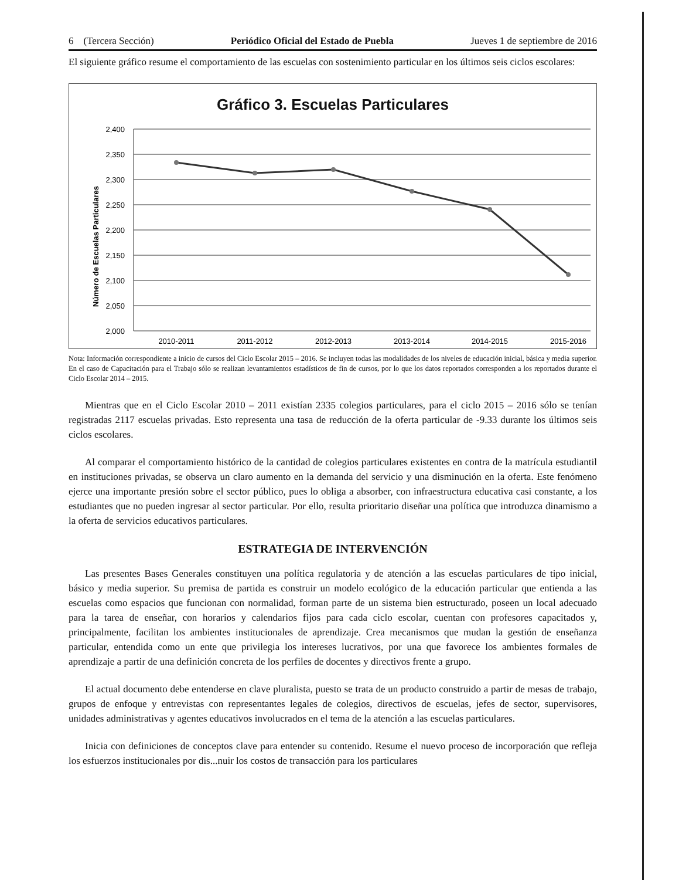6 (Tercera Sección) Periódico Oficial del Estado de Puebla Jueves 1 de septiembre de 2016
El siguiente gráfico resume el comportamiento de las escuelas con sostenimiento particular en los últimos seis ciclos escolares:
Gráfico 3. Escuelas Particulares
Número de Escuelas Particulares
2,400
2,350
2,300
2,250
2,200
2,150
2,100
2,050
2,000
2010-2011
2011-2012
2012-2013
2013-2014
2014-2015
2015-2016
Nota: Información correspondiente a inicio de cursos del Ciclo Escolar 2015 – 2016. Se incluyen todas las modalidades de los niveles de educación inicial, básica y media superior. En el caso de Capacitación para el Trabajo sólo se realizan levantamientos estadísticos de fin de cursos, por lo que los datos reportados corresponden a los reportados durante el Ciclo Escolar 2014 – 2015.
Mientras que en el Ciclo Escolar 2010 – 2011 existían 2335 colegios particulares, para el ciclo 2015 – 2016 sólo se tenían registradas 2117 escuelas privadas. Esto representa una tasa de reducción de la oferta particular de -9.33 durante los últimos seis ciclos escolares.
Al comparar el comportamiento histórico de la cantidad de colegios particulares existentes en contra de la matrícula estudiantil en instituciones privadas, se observa un claro aumento en la demanda del servicio y una disminución en la oferta. Este fenómeno ejerce una importante presión sobre el sector público, pues lo obliga a absorber, con infraestructura educativa casi constante, a los estudiantes que no pueden ingresar al sector particular. Por ello, resulta prioritario diseñar una política que introduzca dinamismo a la oferta de servicios educativos particulares.
ESTRATEGIA DE INTERVENCIÓN
Las presentes Bases Generales constituyen una política regulatoria y de atención a las escuelas particulares de tipo inicial, básico y media superior. Su premisa de partida es construir un modelo ecológico de la educación particular que entienda a las escuelas como espacios que funcionan con normalidad, forman parte de un sistema bien estructurado, poseen un local adecuado para la tarea de enseñar, con horarios y calendarios fijos para cada ciclo escolar, cuentan con profesores capacitados y, principalmente, facilitan los ambientes institucionales de aprendizaje. Crea mecanismos que mudan la gestión de enseñanza particular, entendida como un ente que privilegia los intereses lucrativos, por una que favorece los ambientes formales de aprendizaje a partir de una definición concreta de los perfiles de docentes y directivos frente a grupo.
El actual documento debe entenderse en clave pluralista, puesto se trata de un producto construido a partir de mesas de trabajo, grupos de enfoque y entrevistas con representantes legales de colegios, directivos de escuelas, jefes de sector, supervisores, unidades administrativas y agentes educativos involucrados en el tema de la atención a las escuelas particulares.
Inicia con definiciones de conceptos clave para entender su contenido. Resume el nuevo proceso de incorporación que refleja los esfuerzos institucionales por dis...nuir los costos de transacción para los particulares